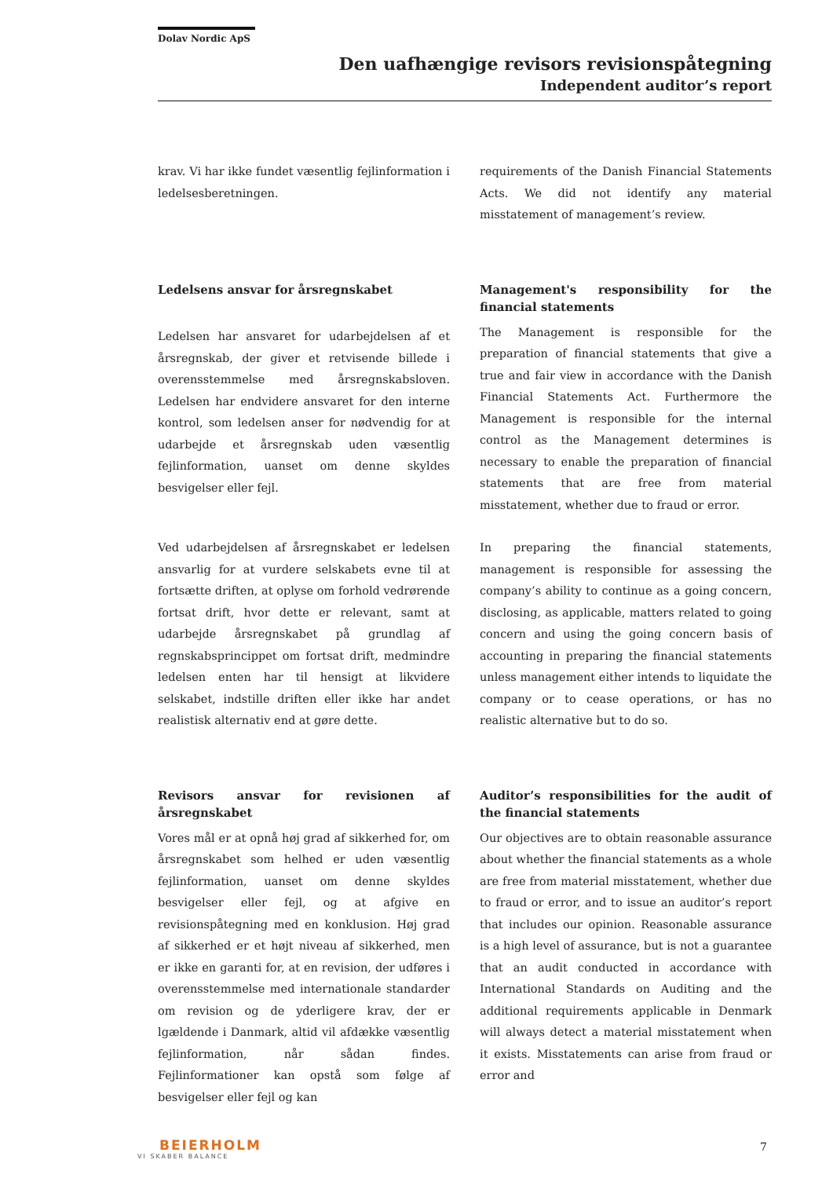Dolav Nordic ApS
Den uafhængige revisors revisionspåtegning
Independent auditor’s report
krav. Vi har ikke fundet væsentlig fejlinformation i ledelsesberetningen.
requirements of the Danish Financial Statements Acts. We did not identify any material misstatement of management’s review.
Ledelsens ansvar for årsregnskabet
Ledelsen har ansvaret for udarbejdelsen af et årsregnskab, der giver et retvisende billede i overensstemmelse med årsregnskabsloven. Ledelsen har endvidere ansvaret for den interne kontrol, som ledelsen anser for nødvendig for at udarbejde et årsregnskab uden væsentlig fejlinformation, uanset om denne skyldes besvigelser eller fejl.
Management's responsibility for the financial statements
The Management is responsible for the preparation of financial statements that give a true and fair view in accordance with the Danish Financial Statements Act. Furthermore the Management is responsible for the internal control as the Management determines is necessary to enable the preparation of financial statements that are free from material misstatement, whether due to fraud or error.
Ved udarbejdelsen af årsregnskabet er ledelsen ansvarlig for at vurdere selskabets evne til at fortsætte driften, at oplyse om forhold vedrørende fortsat drift, hvor dette er relevant, samt at udarbejde årsregnskabet på grundlag af regnskabsprincippet om fortsat drift, medmindre ledelsen enten har til hensigt at likvidere selskabet, indstille driften eller ikke har andet realistisk alternativ end at gøre dette.
In preparing the financial statements, management is responsible for assessing the company’s ability to continue as a going concern, disclosing, as applicable, matters related to going concern and using the going concern basis of accounting in preparing the financial statements unless management either intends to liquidate the company or to cease operations, or has no realistic alternative but to do so.
Revisors ansvar for revisionen af årsregnskabet
Vores mål er at opnå høj grad af sikkerhed for, om årsregnskabet som helhed er uden væsentlig fejlinformation, uanset om denne skyldes besvigelser eller fejl, og at afgive en revisionspåtegning med en konklusion. Høj grad af sikkerhed er et højt niveau af sikkerhed, men er ikke en garanti for, at en revision, der udføres i overensstemmelse med internationale standarder om revision og de yderligere krav, der er lgældende i Danmark, altid vil afdække væsentlig fejlinformation, når sådan findes. Fejlinformationer kan opstå som følge af besvigelser eller fejl og kan
Auditor’s responsibilities for the audit of the financial statements
Our objectives are to obtain reasonable assurance about whether the financial statements as a whole are free from material misstatement, whether due to fraud or error, and to issue an auditor’s report that includes our opinion. Reasonable assurance is a high level of assurance, but is not a guarantee that an audit conducted in accordance with International Standards on Auditing and the additional requirements applicable in Denmark will always detect a material misstatement when it exists. Misstatements can arise from fraud or error and
BEIERHOLM
VI SKABER BALANCE
7